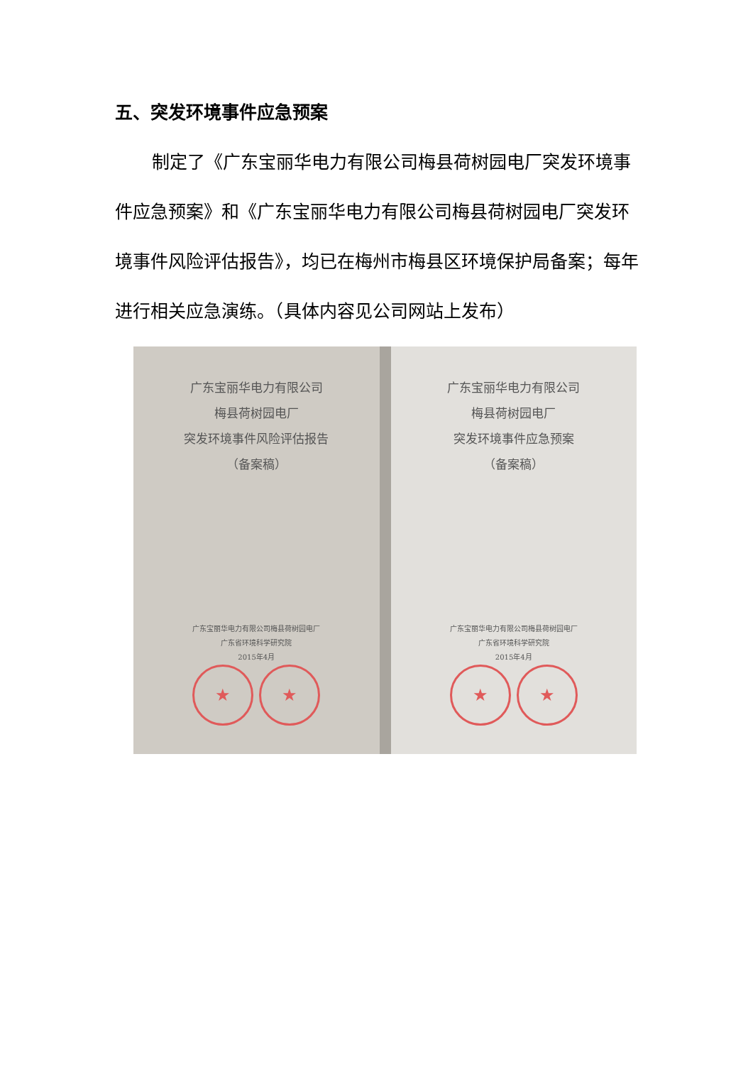五、突发环境事件应急预案
制定了《广东宝丽华电力有限公司梅县荷树园电厂突发环境事件应急预案》和《广东宝丽华电力有限公司梅县荷树园电厂突发环境事件风险评估报告》，均已在梅州市梅县区环境保护局备案；每年进行相关应急演练。（具体内容见公司网站上发布）
广东宝丽华电力有限公司
梅县荷树园电厂
突发环境事件风险评估报告
（备案稿）
广东宝丽华电力有限公司梅县荷树园电厂
广东省环境科学研究院
2015年4月
★ ★
广东宝丽华电力有限公司
梅县荷树园电厂
突发环境事件应急预案
（备案稿）
广东宝丽华电力有限公司梅县荷树园电厂
广东省环境科学研究院
2015年4月
★ ★